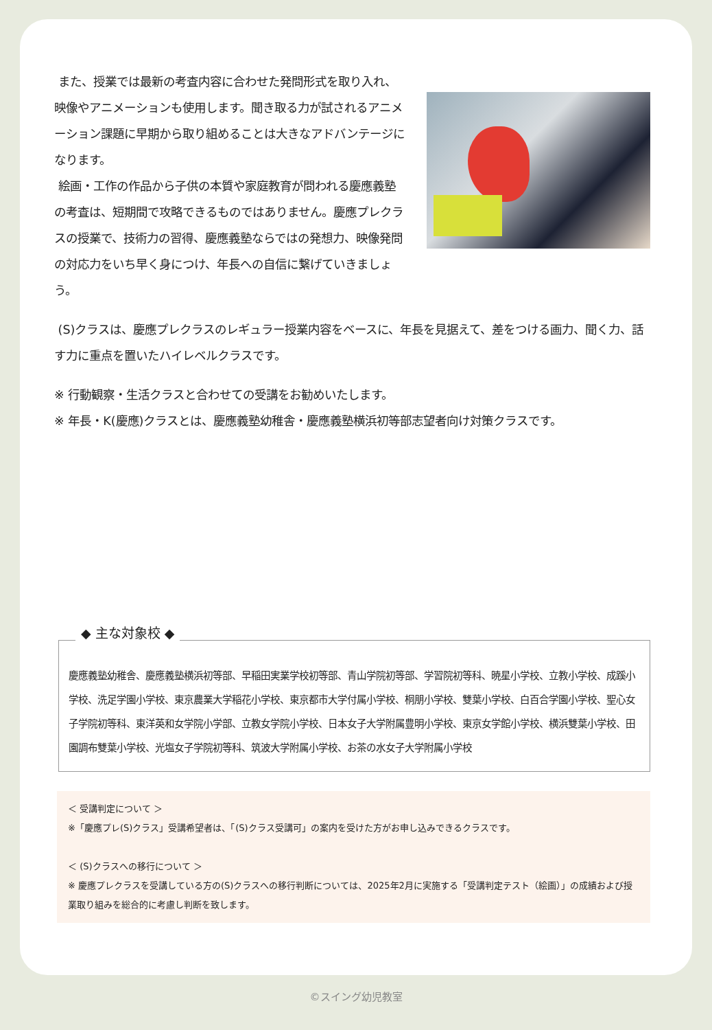また、授業では最新の考査内容に合わせた発問形式を取り入れ、映像やアニメーションも使用します。聞き取る力が試されるアニメーション課題に早期から取り組めることは大きなアドバンテージになります。
絵画・工作の作品から子供の本質や家庭教育が問われる慶應義塾の考査は、短期間で攻略できるものではありません。慶應プレクラスの授業で、技術力の習得、慶應義塾ならではの発想力、映像発問の対応力をいち早く身につけ、年長への自信に繋げていきましょう。
(S)クラスは、慶應プレクラスのレギュラー授業内容をベースに、年長を見据えて、差をつける画力、聞く力、話す力に重点を置いたハイレベルクラスです。
※ 行動観察・生活クラスと合わせての受講をお勧めいたします。
※ 年長・K(慶應)クラスとは、慶應義塾幼稚舎・慶應義塾横浜初等部志望者向け対策クラスです。
◆ 主な対象校 ◆
慶應義塾幼稚舎、慶應義塾横浜初等部、早稲田実業学校初等部、青山学院初等部、学習院初等科、暁星小学校、立教小学校、成蹊小学校、洗足学園小学校、東京農業大学稲花小学校、東京都市大学付属小学校、桐朋小学校、雙葉小学校、白百合学園小学校、聖心女子学院初等科、東洋英和女学院小学部、立教女学院小学校、日本女子大学附属豊明小学校、東京女学館小学校、横浜雙葉小学校、田園調布雙葉小学校、光塩女子学院初等科、筑波大学附属小学校、お茶の水女子大学附属小学校
＜ 受講判定について ＞
※「慶應プレ(S)クラス」受講希望者は、「(S)クラス受講可」の案内を受けた方がお申し込みできるクラスです。
＜ (S)クラスへの移行について ＞
※ 慶應プレクラスを受講している方の(S)クラスへの移行判断については、2025年2月に実施する「受講判定テスト（絵画）」の成績および授業取り組みを総合的に考慮し判断を致します。
©スイング幼児教室